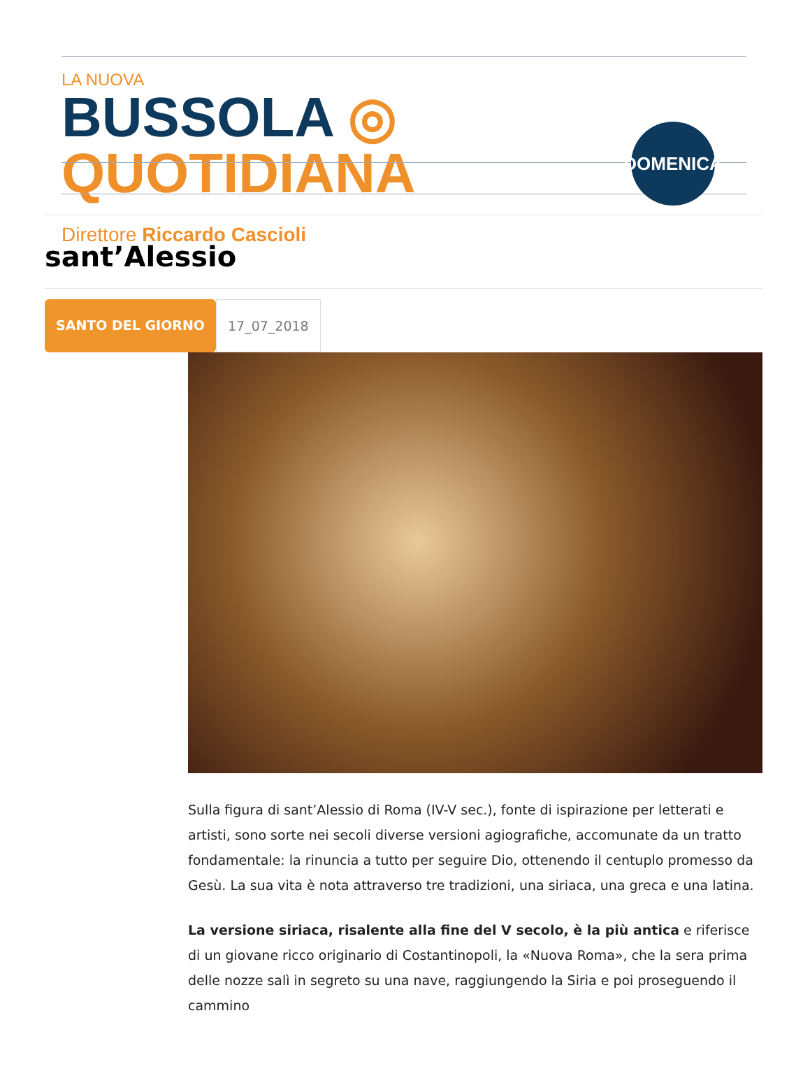LA NUOVA
BUSSOLA ◎ QUOTIDIANA
Direttore Riccardo Cascioli
DOMENICA
sant’Alessio
SANTO DEL GIORNO 17_07_2018
Sulla figura di sant’Alessio di Roma (IV-V sec.), fonte di ispirazione per letterati e artisti, sono sorte nei secoli diverse versioni agiografiche, accomunate da un tratto fondamentale: la rinuncia a tutto per seguire Dio, ottenendo il centuplo promesso da Gesù. La sua vita è nota attraverso tre tradizioni, una siriaca, una greca e una latina.
La versione siriaca, risalente alla fine del V secolo, è la più antica e riferisce di un giovane ricco originario di Costantinopoli, la «Nuova Roma», che la sera prima delle nozze salì in segreto su una nave, raggiungendo la Siria e poi proseguendo il cammino